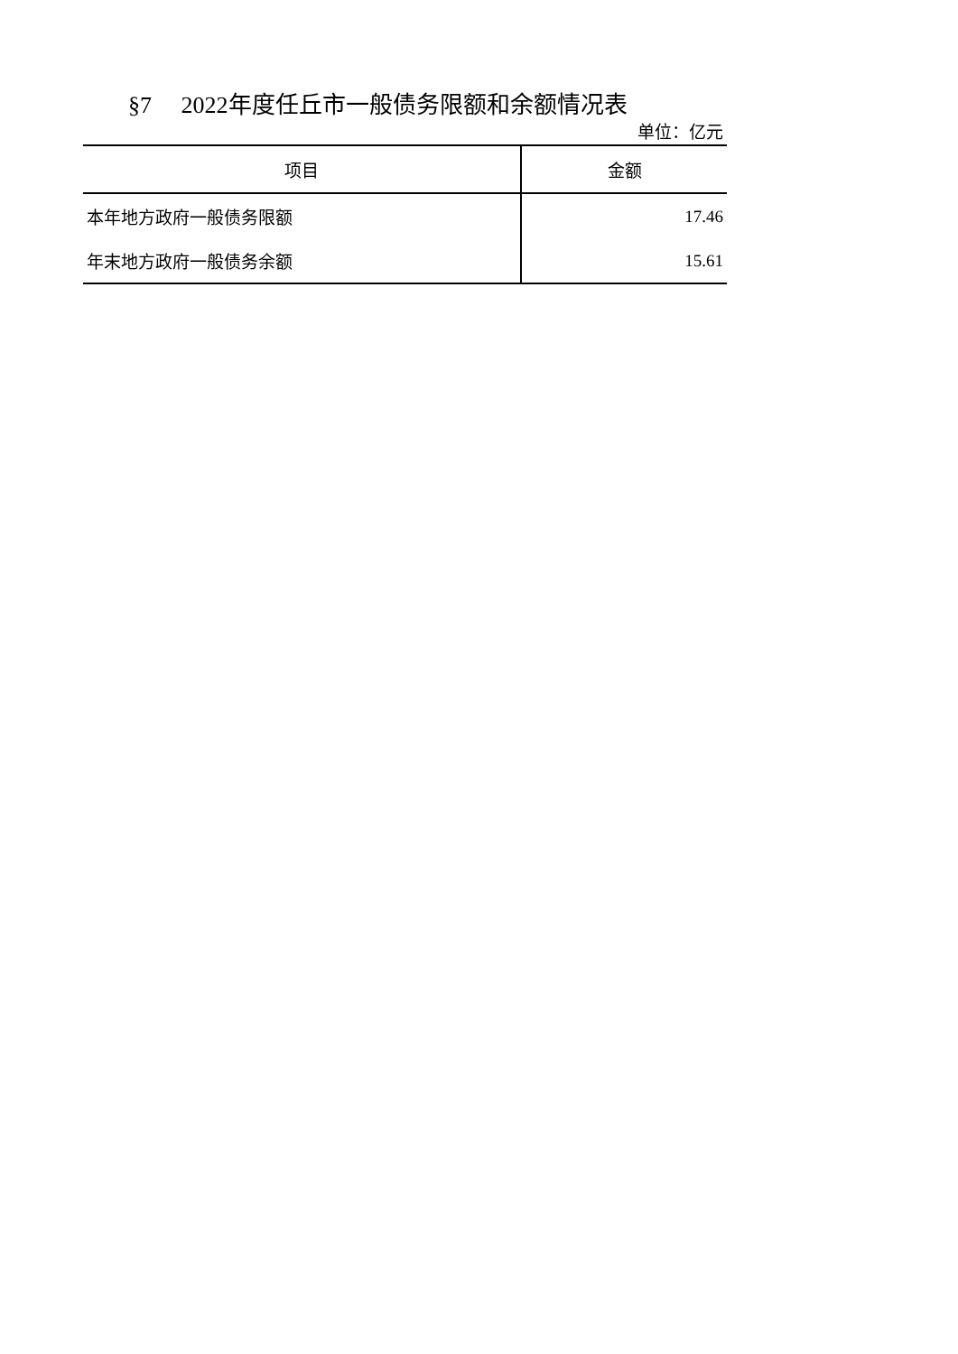§7 2022年度任丘市一般债务限额和余额情况表
单位：亿元
| 项目 | 金额 |
| --- | --- |
| 本年地方政府一般债务限额 | 17.46 |
| 年末地方政府一般债务余额 | 15.61 |